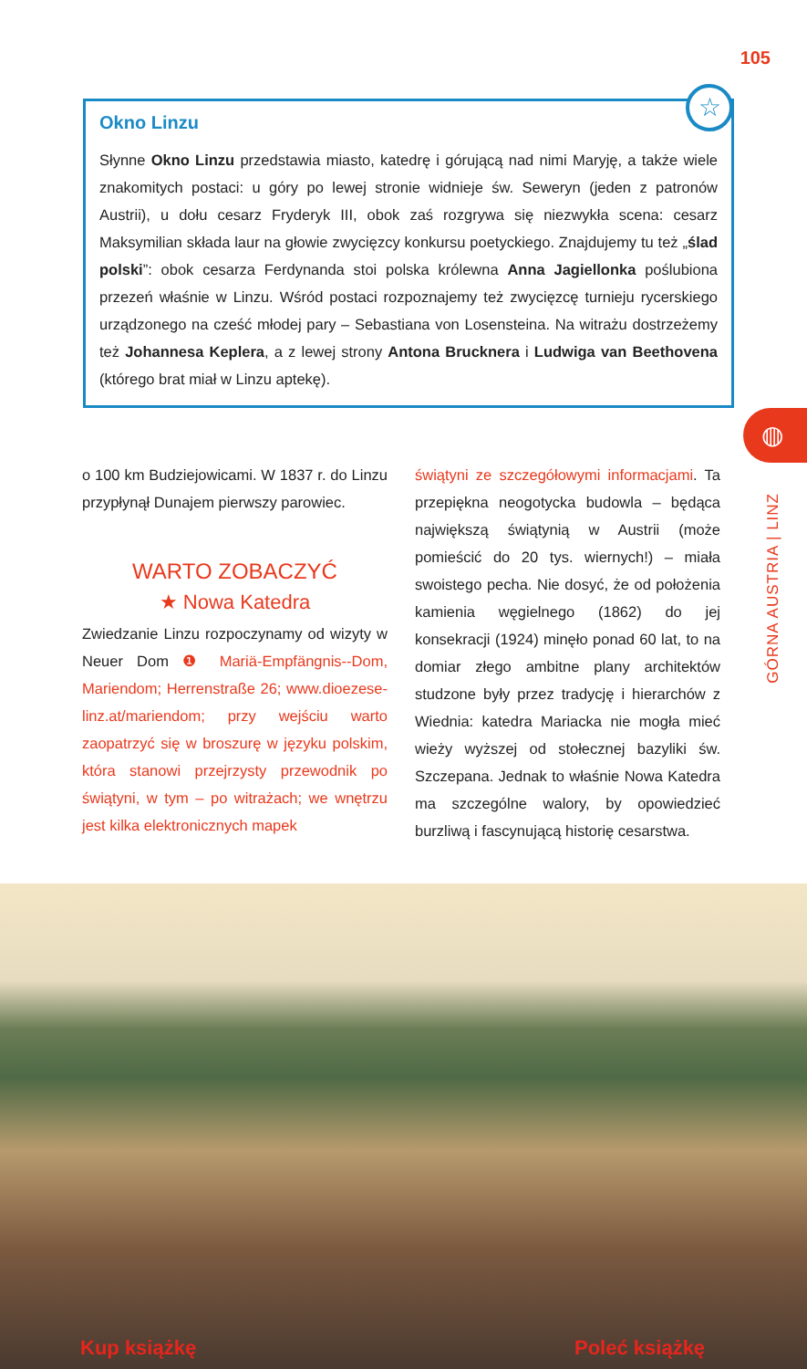105
Okno Linzu
Słynne Okno Linzu przedstawia miasto, katedrę i górującą nad nimi Maryję, a także wiele znakomitych postaci: u góry po lewej stronie widnieje św. Seweryn (jeden z patronów Austrii), u dołu cesarz Fryderyk III, obok zaś rozgrywa się niezwykła scena: cesarz Maksymilian składa laur na głowie zwycięzcy konkursu poetyckiego. Znajdujemy tu też „ślad polski”: obok cesarza Ferdynanda stoi polska królewna Anna Jagiellonka poślubiona przezeń właśnie w Linzu. Wśród postaci rozpoznajemy też zwycięzcę turnieju rycerskiego urządzonego na cześć młodej pary – Sebastiana von Losensteina. Na witrażu dostrzeżemy też Johannesa Keplera, a z lewej strony Antona Brucknera i Ludwiga van Beethovena (którego brat miał w Linzu aptekę).
☆
◍
GÓRNA AUSTRIA | LINZ
o 100 km Budziejowicami. W 1837 r. do Linzu przypłynął Dunajem pierwszy parowiec.
WARTO ZOBACZYĆ
★ Nowa Katedra
Zwiedzanie Linzu rozpoczynamy od wizyty w Neuer Dom ❶ Mariä-Empfängnis--Dom, Mariendom; Herrenstraße 26; www.dioezese-linz.at/mariendom; przy wejściu warto zaopatrzyć się w broszurę w języku polskim, która stanowi przejrzysty przewodnik po świątyni, w tym – po witrażach; we wnętrzu jest kilka elektronicznych mapek
świątyni ze szczegółowymi informacjami. Ta przepiękna neogotycka budowla – będąca największą świątynią w Austrii (może pomieścić do 20 tys. wiernych!) – miała swoistego pecha. Nie dosyć, że od położenia kamienia węgielnego (1862) do jej konsekracji (1924) minęło ponad 60 lat, to na domiar złego ambitne plany architektów studzone były przez tradycję i hierarchów z Wiednia: katedra Mariacka nie mogła mieć wieży wyższej od stołecznej bazyliki św. Szczepana. Jednak to właśnie Nowa Katedra ma szczególne walory, by opowiedzieć burzliwą i fascynującą historię cesarstwa.
Kup książkę Poleć książkę